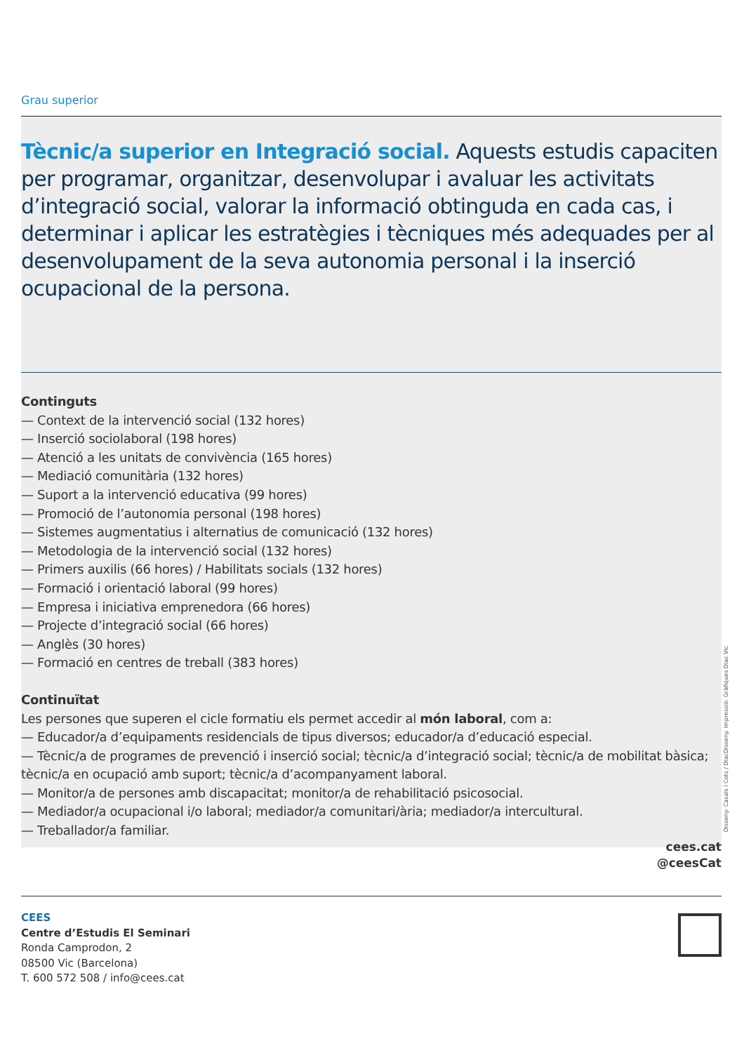Grau superior
Tècnic/a superior en Integració social. Aquests estudis capaciten per programar, organitzar, desenvolupar i avaluar les activitats d’integració social, valorar la informació obtinguda en cada cas, i determinar i aplicar les estratègies i tècniques més adequades per al desenvolupament de la seva autonomia personal i la inserció ocupacional de la persona.
Continguts
— Context de la intervenció social (132 hores)
— Inserció sociolaboral (198 hores)
— Atenció a les unitats de convivència (165 hores)
— Mediació comunitària (132 hores)
— Suport a la intervenció educativa (99 hores)
— Promoció de l’autonomia personal (198 hores)
— Sistemes augmentatius i alternatius de comunicació (132 hores)
— Metodologia de la intervenció social (132 hores)
— Primers auxilis (66 hores) / Habilitats socials (132 hores)
— Formació i orientació laboral (99 hores)
— Empresa i iniciativa emprenedora (66 hores)
— Projecte d’integració social (66 hores)
— Anglès (30 hores)
— Formació en centres de treball (383 hores)
Continuïtat
Les persones que superen el cicle formatiu els permet accedir al món laboral, com a:
— Educador/a d’equipaments residencials de tipus diversos; educador/a d’educació especial.
— Tècnic/a de programes de prevenció i inserció social; tècnic/a d’integració social; tècnic/a de mobilitat bàsica; tècnic/a en ocupació amb suport; tècnic/a d’acompanyament laboral.
— Monitor/a de persones amb discapacitat; monitor/a de rehabilitació psicosocial.
— Mediador/a ocupacional i/o laboral; mediador/a comunitari/ària; mediador/a intercultural.
— Treballador/a familiar.
Disseny: Casals i Cots / DiacDisseny. Impressió: Gràfiques Diac Vic
cees.cat
@ceesCat
CEES
Centre d’Estudis El Seminari
Ronda Camprodon, 2
08500 Vic (Barcelona)
T. 600 572 508 / info@cees.cat